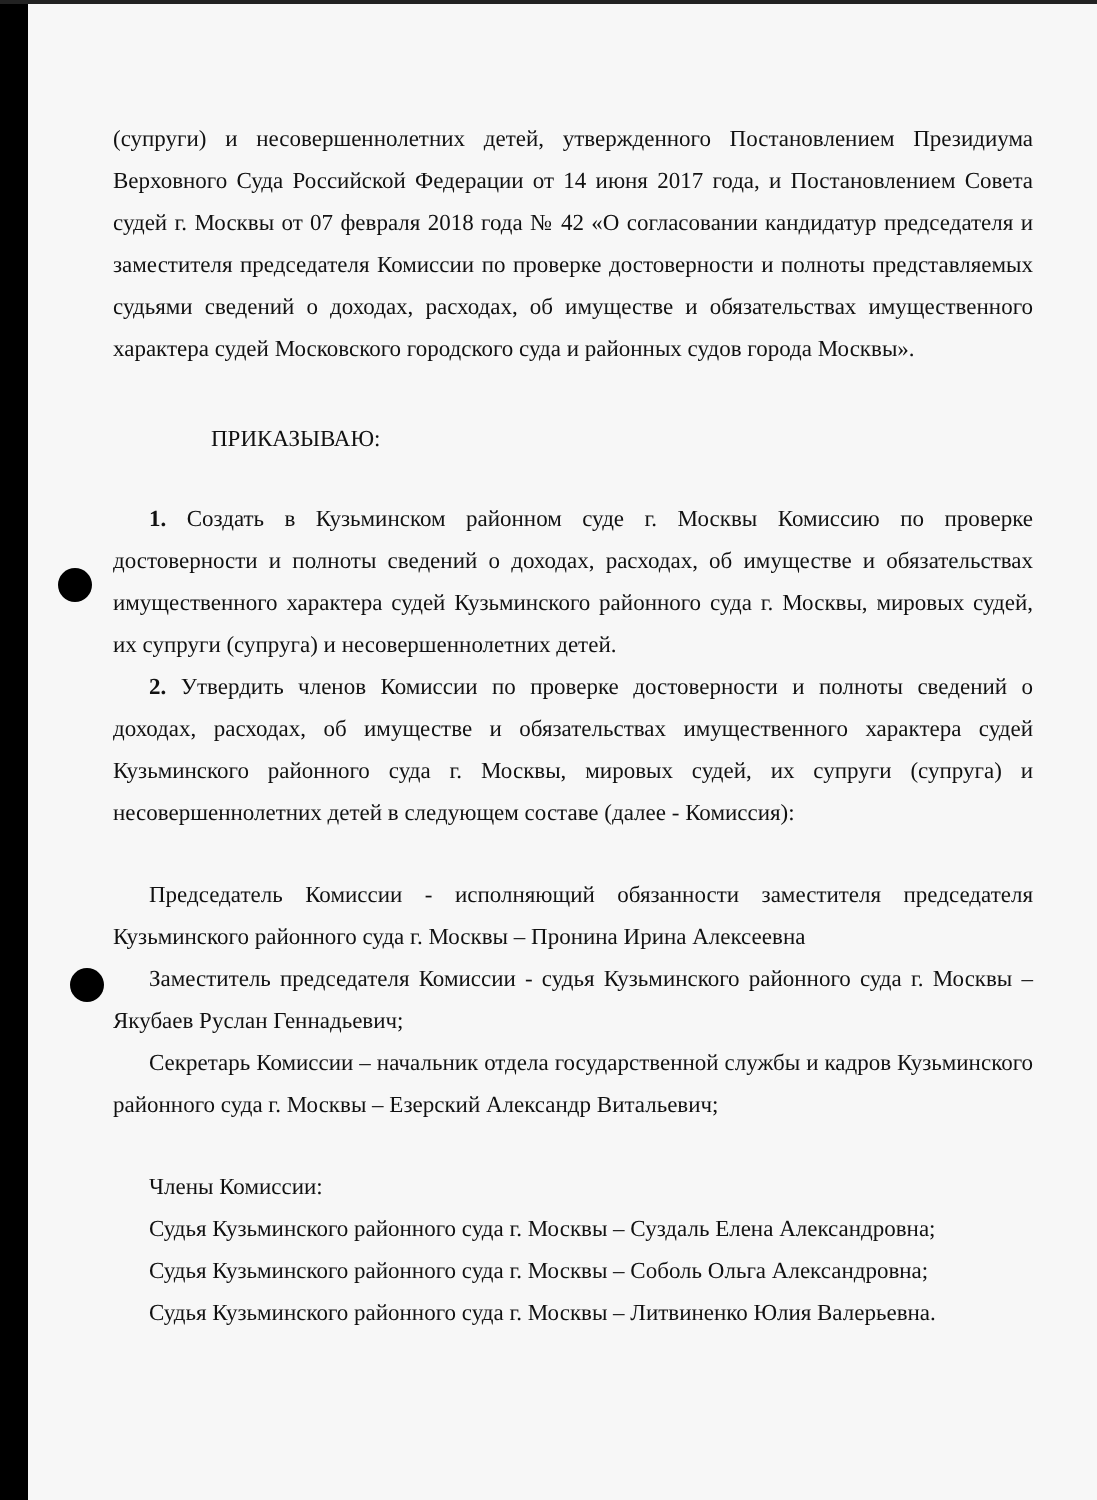(супруги) и несовершеннолетних детей, утвержденного Постановлением Президиума Верховного Суда Российской Федерации от 14 июня 2017 года, и Постановлением Совета судей г. Москвы от 07 февраля 2018 года № 42 «О согласовании кандидатур председателя и заместителя председателя Комиссии по проверке достоверности и полноты представляемых судьями сведений о доходах, расходах, об имуществе и обязательствах имущественного характера судей Московского городского суда и районных судов города Москвы».
ПРИКАЗЫВАЮ:
1. Создать в Кузьминском районном суде г. Москвы Комиссию по проверке достоверности и полноты сведений о доходах, расходах, об имуществе и обязательствах имущественного характера судей Кузьминского районного суда г. Москвы, мировых судей, их супруги (супруга) и несовершеннолетних детей.
2. Утвердить членов Комиссии по проверке достоверности и полноты сведений о доходах, расходах, об имуществе и обязательствах имущественного характера судей Кузьминского районного суда г. Москвы, мировых судей, их супруги (супруга) и несовершеннолетних детей в следующем составе (далее - Комиссия):
Председатель Комиссии - исполняющий обязанности заместителя председателя Кузьминского районного суда г. Москвы – Пронина Ирина Алексеевна
Заместитель председателя Комиссии - судья Кузьминского районного суда г. Москвы – Якубаев Руслан Геннадьевич;
Секретарь Комиссии – начальник отдела государственной службы и кадров Кузьминского районного суда г. Москвы – Езерский Александр Витальевич;
Члены Комиссии:
Судья Кузьминского районного суда г. Москвы – Суздаль Елена Александровна;
Судья Кузьминского районного суда г. Москвы – Соболь Ольга Александровна;
Судья Кузьминского районного суда г. Москвы – Литвиненко Юлия Валерьевна.